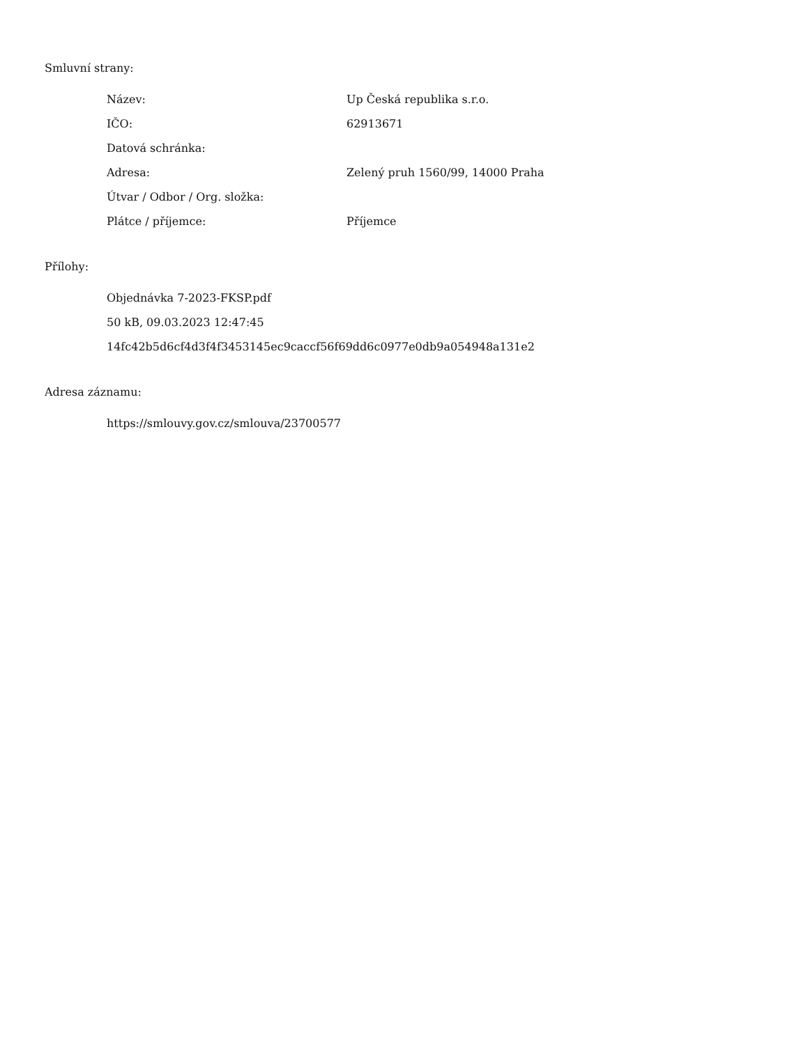Smluvní strany:
| Název: | Up Česká republika s.r.o. |
| IČO: | 62913671 |
| Datová schránka: | |
| Adresa: | Zelený pruh 1560/99, 14000 Praha |
| Útvar / Odbor / Org. složka: | |
| Plátce / příjemce: | Příjemce |
Přílohy:
Objednávka 7-2023-FKSP.pdf
50 kB, 09.03.2023 12:47:45
14fc42b5d6cf4d3f4f3453145ec9caccf56f69dd6c0977e0db9a054948a131e2
Adresa záznamu:
https://smlouvy.gov.cz/smlouva/23700577